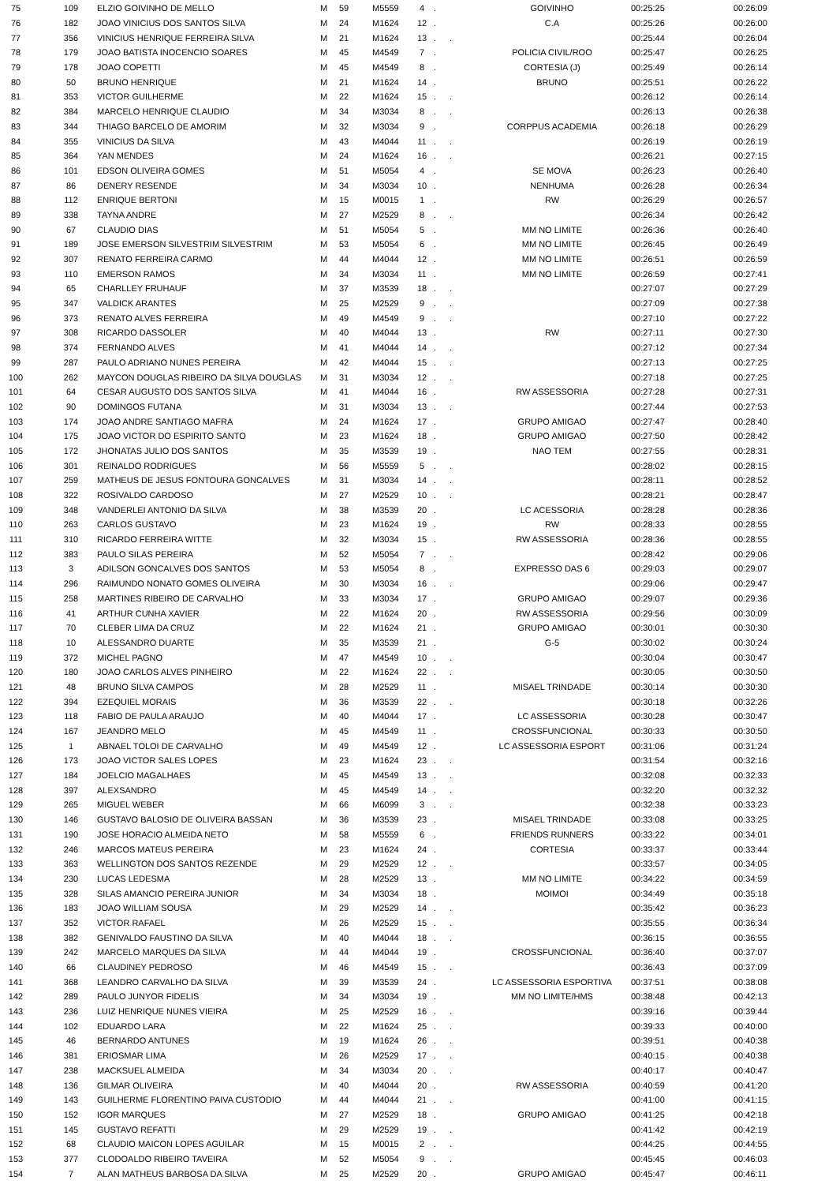| 75 | 109 | ELZIO GOIVINHO DE MELLO | M | 59 | M5559 | 4 | . | | GOIVINHO | 00:25:25 | 00:26:09 |
| 76 | 182 | JOAO VINICIUS DOS SANTOS SILVA | M | 24 | M1624 | 12 | . | | C.A | 00:25:26 | 00:26:00 |
| 77 | 356 | VINICIUS HENRIQUE FERREIRA SILVA | M | 21 | M1624 | 13 | . | . | | 00:25:44 | 00:26:04 |
| 78 | 179 | JOAO BATISTA INOCENCIO SOARES | M | 45 | M4549 | 7 | . | | POLICIA CIVIL/ROO | 00:25:47 | 00:26:25 |
| 79 | 178 | JOAO COPETTI | M | 45 | M4549 | 8 | . | | CORTESIA (J) | 00:25:49 | 00:26:14 |
| 80 | 50 | BRUNO HENRIQUE | M | 21 | M1624 | 14 | . | | BRUNO | 00:25:51 | 00:26:22 |
| 81 | 353 | VICTOR GUILHERME | M | 22 | M1624 | 15 | . | . | | 00:26:12 | 00:26:14 |
| 82 | 384 | MARCELO HENRIQUE CLAUDIO | M | 34 | M3034 | 8 | . | . | | 00:26:13 | 00:26:38 |
| 83 | 344 | THIAGO BARCELO DE AMORIM | M | 32 | M3034 | 9 | . | | CORPPUS ACADEMIA | 00:26:18 | 00:26:29 |
| 84 | 355 | VINICIUS DA SILVA | M | 43 | M4044 | 11 | . | . | | 00:26:19 | 00:26:19 |
| 85 | 364 | YAN MENDES | M | 24 | M1624 | 16 | . | . | | 00:26:21 | 00:27:15 |
| 86 | 101 | EDSON OLIVEIRA GOMES | M | 51 | M5054 | 4 | . | | SE MOVA | 00:26:23 | 00:26:40 |
| 87 | 86 | DENERY RESENDE | M | 34 | M3034 | 10 | . | | NENHUMA | 00:26:28 | 00:26:34 |
| 88 | 112 | ENRIQUE BERTONI | M | 15 | M0015 | 1 | . | | RW | 00:26:29 | 00:26:57 |
| 89 | 338 | TAYNA ANDRE | M | 27 | M2529 | 8 | . | . | | 00:26:34 | 00:26:42 |
| 90 | 67 | CLAUDIO DIAS | M | 51 | M5054 | 5 | . | | MM NO LIMITE | 00:26:36 | 00:26:40 |
| 91 | 189 | JOSE EMERSON SILVESTRIM SILVESTRIM | M | 53 | M5054 | 6 | . | | MM NO LIMITE | 00:26:45 | 00:26:49 |
| 92 | 307 | RENATO FERREIRA CARMO | M | 44 | M4044 | 12 | . | | MM NO LIMITE | 00:26:51 | 00:26:59 |
| 93 | 110 | EMERSON RAMOS | M | 34 | M3034 | 11 | . | | MM NO LIMITE | 00:26:59 | 00:27:41 |
| 94 | 65 | CHARLLEY FRUHAUF | M | 37 | M3539 | 18 | . | . | | 00:27:07 | 00:27:29 |
| 95 | 347 | VALDICK ARANTES | M | 25 | M2529 | 9 | . | . | | 00:27:09 | 00:27:38 |
| 96 | 373 | RENATO ALVES FERREIRA | M | 49 | M4549 | 9 | . | . | | 00:27:10 | 00:27:22 |
| 97 | 308 | RICARDO DASSOLER | M | 40 | M4044 | 13 | . | | RW | 00:27:11 | 00:27:30 |
| 98 | 374 | FERNANDO ALVES | M | 41 | M4044 | 14 | . | . | | 00:27:12 | 00:27:34 |
| 99 | 287 | PAULO ADRIANO NUNES PEREIRA | M | 42 | M4044 | 15 | . | . | | 00:27:13 | 00:27:25 |
| 100 | 262 | MAYCON DOUGLAS RIBEIRO DA SILVA DOUGLAS | M | 31 | M3034 | 12 | . | . | | 00:27:18 | 00:27:25 |
| 101 | 64 | CESAR AUGUSTO DOS SANTOS SILVA | M | 41 | M4044 | 16 | . | | RW ASSESSORIA | 00:27:28 | 00:27:31 |
| 102 | 90 | DOMINGOS FUTANA | M | 31 | M3034 | 13 | . | . | | 00:27:44 | 00:27:53 |
| 103 | 174 | JOAO ANDRE SANTIAGO MAFRA | M | 24 | M1624 | 17 | . | | GRUPO AMIGAO | 00:27:47 | 00:28:40 |
| 104 | 175 | JOAO VICTOR DO ESPIRITO SANTO | M | 23 | M1624 | 18 | . | | GRUPO AMIGAO | 00:27:50 | 00:28:42 |
| 105 | 172 | JHONATAS JULIO DOS SANTOS | M | 35 | M3539 | 19 | . | | NAO TEM | 00:27:55 | 00:28:31 |
| 106 | 301 | REINALDO RODRIGUES | M | 56 | M5559 | 5 | . | . | | 00:28:02 | 00:28:15 |
| 107 | 259 | MATHEUS DE JESUS FONTOURA GONCALVES | M | 31 | M3034 | 14 | . | . | | 00:28:11 | 00:28:52 |
| 108 | 322 | ROSIVALDO CARDOSO | M | 27 | M2529 | 10 | . | . | | 00:28:21 | 00:28:47 |
| 109 | 348 | VANDERLEI ANTONIO DA SILVA | M | 38 | M3539 | 20 | . | | LC ACESSORIA | 00:28:28 | 00:28:36 |
| 110 | 263 | CARLOS GUSTAVO | M | 23 | M1624 | 19 | . | | RW | 00:28:33 | 00:28:55 |
| 111 | 310 | RICARDO FERREIRA WITTE | M | 32 | M3034 | 15 | . | | RW ASSESSORIA | 00:28:36 | 00:28:55 |
| 112 | 383 | PAULO SILAS PEREIRA | M | 52 | M5054 | 7 | . | . | | 00:28:42 | 00:29:06 |
| 113 | 3 | ADILSON GONCALVES DOS SANTOS | M | 53 | M5054 | 8 | . | | EXPRESSO DAS 6 | 00:29:03 | 00:29:07 |
| 114 | 296 | RAIMUNDO NONATO GOMES OLIVEIRA | M | 30 | M3034 | 16 | . | . | | 00:29:06 | 00:29:47 |
| 115 | 258 | MARTINES RIBEIRO DE CARVALHO | M | 33 | M3034 | 17 | . | | GRUPO AMIGAO | 00:29:07 | 00:29:36 |
| 116 | 41 | ARTHUR CUNHA XAVIER | M | 22 | M1624 | 20 | . | | RW ASSESSORIA | 00:29:56 | 00:30:09 |
| 117 | 70 | CLEBER LIMA DA CRUZ | M | 22 | M1624 | 21 | . | | GRUPO AMIGAO | 00:30:01 | 00:30:30 |
| 118 | 10 | ALESSANDRO DUARTE | M | 35 | M3539 | 21 | . | | G-5 | 00:30:02 | 00:30:24 |
| 119 | 372 | MICHEL PAGNO | M | 47 | M4549 | 10 | . | . | | 00:30:04 | 00:30:47 |
| 120 | 180 | JOAO CARLOS ALVES PINHEIRO | M | 22 | M1624 | 22 | . | . | | 00:30:05 | 00:30:50 |
| 121 | 48 | BRUNO SILVA CAMPOS | M | 28 | M2529 | 11 | . | | MISAEL TRINDADE | 00:30:14 | 00:30:30 |
| 122 | 394 | EZEQUIEL MORAIS | M | 36 | M3539 | 22 | . | . | | 00:30:18 | 00:32:26 |
| 123 | 118 | FABIO DE PAULA ARAUJO | M | 40 | M4044 | 17 | . | | LC ASSESSORIA | 00:30:28 | 00:30:47 |
| 124 | 167 | JEANDRO MELO | M | 45 | M4549 | 11 | . | | CROSSFUNCIONAL | 00:30:33 | 00:30:50 |
| 125 | 1 | ABNAEL TOLOI DE CARVALHO | M | 49 | M4549 | 12 | . | | LC ASSESSORIA ESPORT | 00:31:06 | 00:31:24 |
| 126 | 173 | JOAO VICTOR SALES LOPES | M | 23 | M1624 | 23 | . | . | | 00:31:54 | 00:32:16 |
| 127 | 184 | JOELCIO MAGALHAES | M | 45 | M4549 | 13 | . | . | | 00:32:08 | 00:32:33 |
| 128 | 397 | ALEXSANDRO | M | 45 | M4549 | 14 | . | . | | 00:32:20 | 00:32:32 |
| 129 | 265 | MIGUEL WEBER | M | 66 | M6099 | 3 | . | . | | 00:32:38 | 00:33:23 |
| 130 | 146 | GUSTAVO BALOSIO DE OLIVEIRA BASSAN | M | 36 | M3539 | 23 | . | | MISAEL TRINDADE | 00:33:08 | 00:33:25 |
| 131 | 190 | JOSE HORACIO ALMEIDA NETO | M | 58 | M5559 | 6 | . | | FRIENDS RUNNERS | 00:33:22 | 00:34:01 |
| 132 | 246 | MARCOS MATEUS PEREIRA | M | 23 | M1624 | 24 | . | | CORTESIA | 00:33:37 | 00:33:44 |
| 133 | 363 | WELLINGTON DOS SANTOS REZENDE | M | 29 | M2529 | 12 | . | . | | 00:33:57 | 00:34:05 |
| 134 | 230 | LUCAS LEDESMA | M | 28 | M2529 | 13 | . | | MM NO LIMITE | 00:34:22 | 00:34:59 |
| 135 | 328 | SILAS AMANCIO PEREIRA JUNIOR | M | 34 | M3034 | 18 | . | | MOIMOI | 00:34:49 | 00:35:18 |
| 136 | 183 | JOAO WILLIAM SOUSA | M | 29 | M2529 | 14 | . | . | | 00:35:42 | 00:36:23 |
| 137 | 352 | VICTOR RAFAEL | M | 26 | M2529 | 15 | . | . | | 00:35:55 | 00:36:34 |
| 138 | 382 | GENIVALDO FAUSTINO DA SILVA | M | 40 | M4044 | 18 | . | . | | 00:36:15 | 00:36:55 |
| 139 | 242 | MARCELO MARQUES DA SILVA | M | 44 | M4044 | 19 | . | | CROSSFUNCIONAL | 00:36:40 | 00:37:07 |
| 140 | 66 | CLAUDINEY PEDROSO | M | 46 | M4549 | 15 | . | . | | 00:36:43 | 00:37:09 |
| 141 | 368 | LEANDRO CARVALHO DA SILVA | M | 39 | M3539 | 24 | . | | LC ASSESSORIA ESPORTIVA | 00:37:51 | 00:38:08 |
| 142 | 289 | PAULO JUNYOR FIDELIS | M | 34 | M3034 | 19 | . | | MM NO LIMITE/HMS | 00:38:48 | 00:42:13 |
| 143 | 236 | LUIZ HENRIQUE NUNES VIEIRA | M | 25 | M2529 | 16 | . | . | | 00:39:16 | 00:39:44 |
| 144 | 102 | EDUARDO LARA | M | 22 | M1624 | 25 | . | . | | 00:39:33 | 00:40:00 |
| 145 | 46 | BERNARDO ANTUNES | M | 19 | M1624 | 26 | . | . | | 00:39:51 | 00:40:38 |
| 146 | 381 | ERIOSMAR LIMA | M | 26 | M2529 | 17 | . | . | | 00:40:15 | 00:40:38 |
| 147 | 238 | MACKSUEL ALMEIDA | M | 34 | M3034 | 20 | . | . | | 00:40:17 | 00:40:47 |
| 148 | 136 | GILMAR OLIVEIRA | M | 40 | M4044 | 20 | . | | RW ASSESSORIA | 00:40:59 | 00:41:20 |
| 149 | 143 | GUILHERME FLORENTINO PAIVA CUSTODIO | M | 44 | M4044 | 21 | . | . | | 00:41:00 | 00:41:15 |
| 150 | 152 | IGOR MARQUES | M | 27 | M2529 | 18 | . | | GRUPO AMIGAO | 00:41:25 | 00:42:18 |
| 151 | 145 | GUSTAVO REFATTI | M | 29 | M2529 | 19 | . | . | | 00:41:42 | 00:42:19 |
| 152 | 68 | CLAUDIO MAICON LOPES AGUILAR | M | 15 | M0015 | 2 | . | . | | 00:44:25 | 00:44:55 |
| 153 | 377 | CLODOALDO RIBEIRO TAVEIRA | M | 52 | M5054 | 9 | . | . | | 00:45:45 | 00:46:03 |
| 154 | 7 | ALAN MATHEUS BARBOSA DA SILVA | M | 25 | M2529 | 20 | . | | GRUPO AMIGAO | 00:45:47 | 00:46:11 |